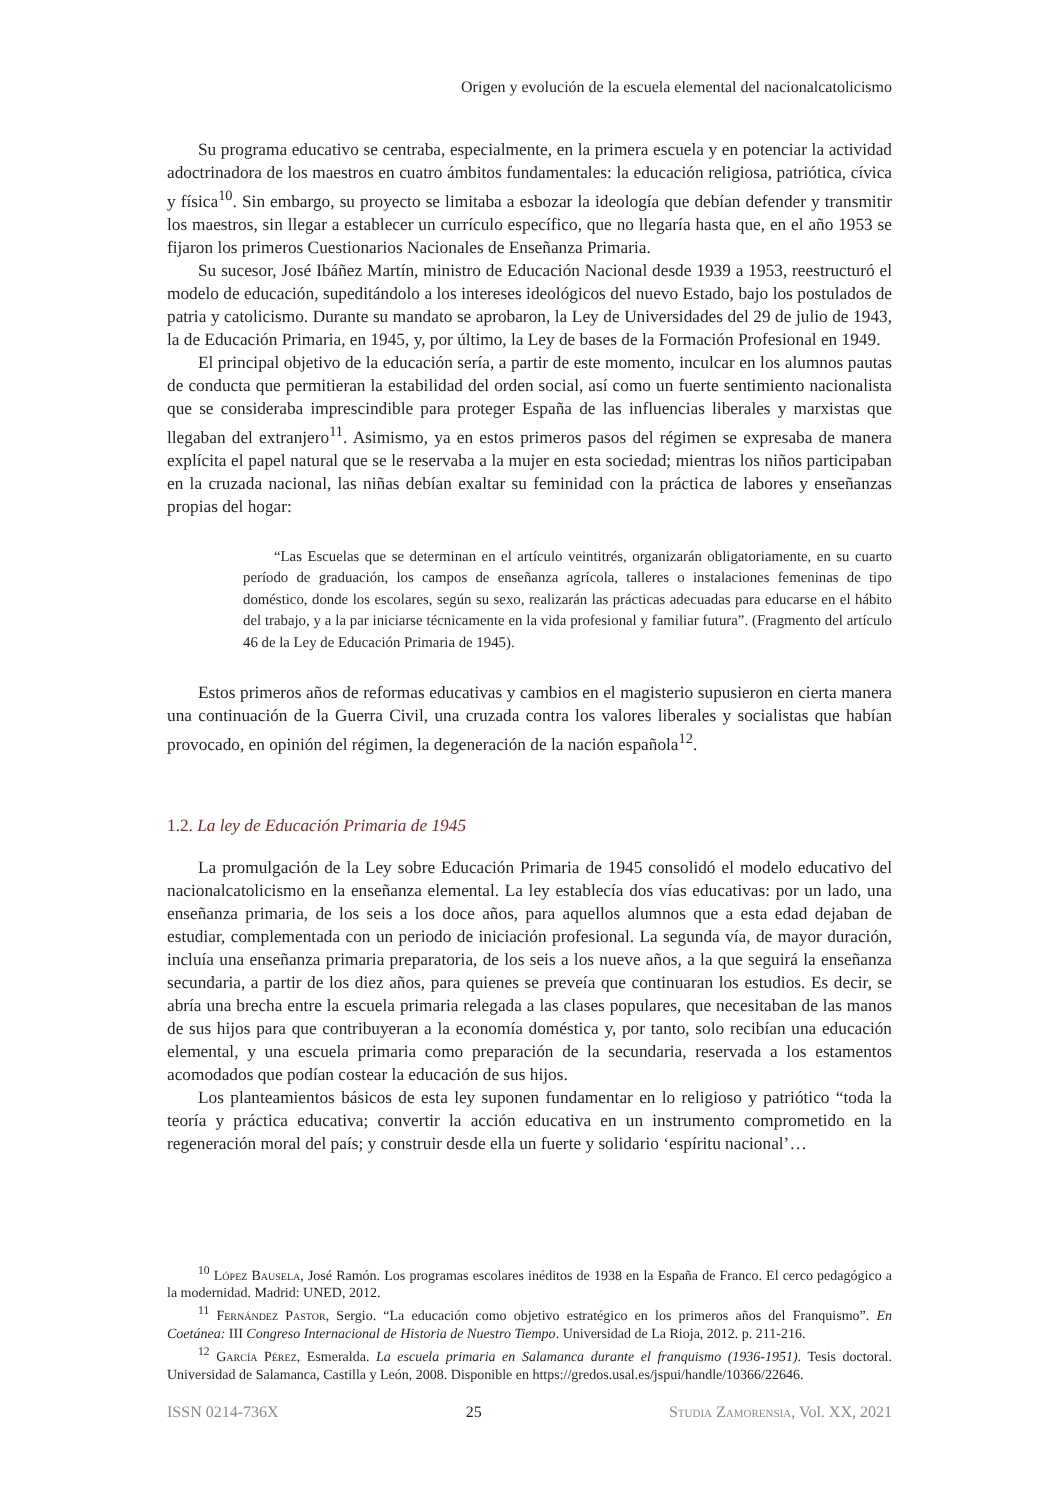Origen y evolución de la escuela elemental del nacionalcatolicismo
Su programa educativo se centraba, especialmente, en la primera escuela y en potenciar la actividad adoctrinadora de los maestros en cuatro ámbitos fundamentales: la educación religiosa, patriótica, cívica y física<sup>10</sup>. Sin embargo, su proyecto se limitaba a esbozar la ideología que debían defender y transmitir los maestros, sin llegar a establecer un currículo específico, que no llegaría hasta que, en el año 1953 se fijaron los primeros Cuestionarios Nacionales de Enseñanza Primaria.
Su sucesor, José Ibáñez Martín, ministro de Educación Nacional desde 1939 a 1953, reestructuró el modelo de educación, supeditándolo a los intereses ideológicos del nuevo Estado, bajo los postulados de patria y catolicismo. Durante su mandato se aprobaron, la Ley de Universidades del 29 de julio de 1943, la de Educación Primaria, en 1945, y, por último, la Ley de bases de la Formación Profesional en 1949.
El principal objetivo de la educación sería, a partir de este momento, inculcar en los alumnos pautas de conducta que permitieran la estabilidad del orden social, así como un fuerte sentimiento nacionalista que se consideraba imprescindible para proteger España de las influencias liberales y marxistas que llegaban del extranjero<sup>11</sup>. Asimismo, ya en estos primeros pasos del régimen se expresaba de manera explícita el papel natural que se le reservaba a la mujer en esta sociedad; mientras los niños participaban en la cruzada nacional, las niñas debían exaltar su feminidad con la práctica de labores y enseñanzas propias del hogar:
“Las Escuelas que se determinan en el artículo veintitrés, organizarán obligatoriamente, en su cuarto período de graduación, los campos de enseñanza agrícola, talleres o instalaciones femeninas de tipo doméstico, donde los escolares, según su sexo, realizarán las prácticas adecuadas para educarse en el hábito del trabajo, y a la par iniciarse técnicamente en la vida profesional y familiar futura”. (Fragmento del artículo 46 de la Ley de Educación Primaria de 1945).
Estos primeros años de reformas educativas y cambios en el magisterio supusieron en cierta manera una continuación de la Guerra Civil, una cruzada contra los valores liberales y socialistas que habían provocado, en opinión del régimen, la degeneración de la nación española<sup>12</sup>.
1.2. La ley de Educación Primaria de 1945
La promulgación de la Ley sobre Educación Primaria de 1945 consolidó el modelo educativo del nacionalcatolicismo en la enseñanza elemental. La ley establecía dos vías educativas: por un lado, una enseñanza primaria, de los seis a los doce años, para aquellos alumnos que a esta edad dejaban de estudiar, complementada con un periodo de iniciación profesional. La segunda vía, de mayor duración, incluía una enseñanza primaria preparatoria, de los seis a los nueve años, a la que seguirá la enseñanza secundaria, a partir de los diez años, para quienes se preveía que continuaran los estudios. Es decir, se abría una brecha entre la escuela primaria relegada a las clases populares, que necesitaban de las manos de sus hijos para que contribuyeran a la economía doméstica y, por tanto, solo recibían una educación elemental, y una escuela primaria como preparación de la secundaria, reservada a los estamentos acomodados que podían costear la educación de sus hijos.
Los planteamientos básicos de esta ley suponen fundamentar en lo religioso y patriótico “toda la teoría y práctica educativa; convertir la acción educativa en un instrumento comprometido en la regeneración moral del país; y construir desde ella un fuerte y solidario ‘espíritu nacional’…
<sup>10</sup> López Bausela, José Ramón. Los programas escolares inéditos de 1938 en la España de Franco. El cerco pedagógico a la modernidad. Madrid: UNED, 2012.
<sup>11</sup> Fernández Pastor, Sergio. “La educación como objetivo estratégico en los primeros años del Franquismo”. En Coetánea: III Congreso Internacional de Historia de Nuestro Tiempo. Universidad de La Rioja, 2012. p. 211-216.
<sup>12</sup> García Pérez, Esmeralda. La escuela primaria en Salamanca durante el franquismo (1936-1951). Tesis doctoral. Universidad de Salamanca, Castilla y León, 2008. Disponible en https://gredos.usal.es/jspui/handle/10366/22646.
ISSN 0214-736X 25 Studia Zamorensia, Vol. XX, 2021